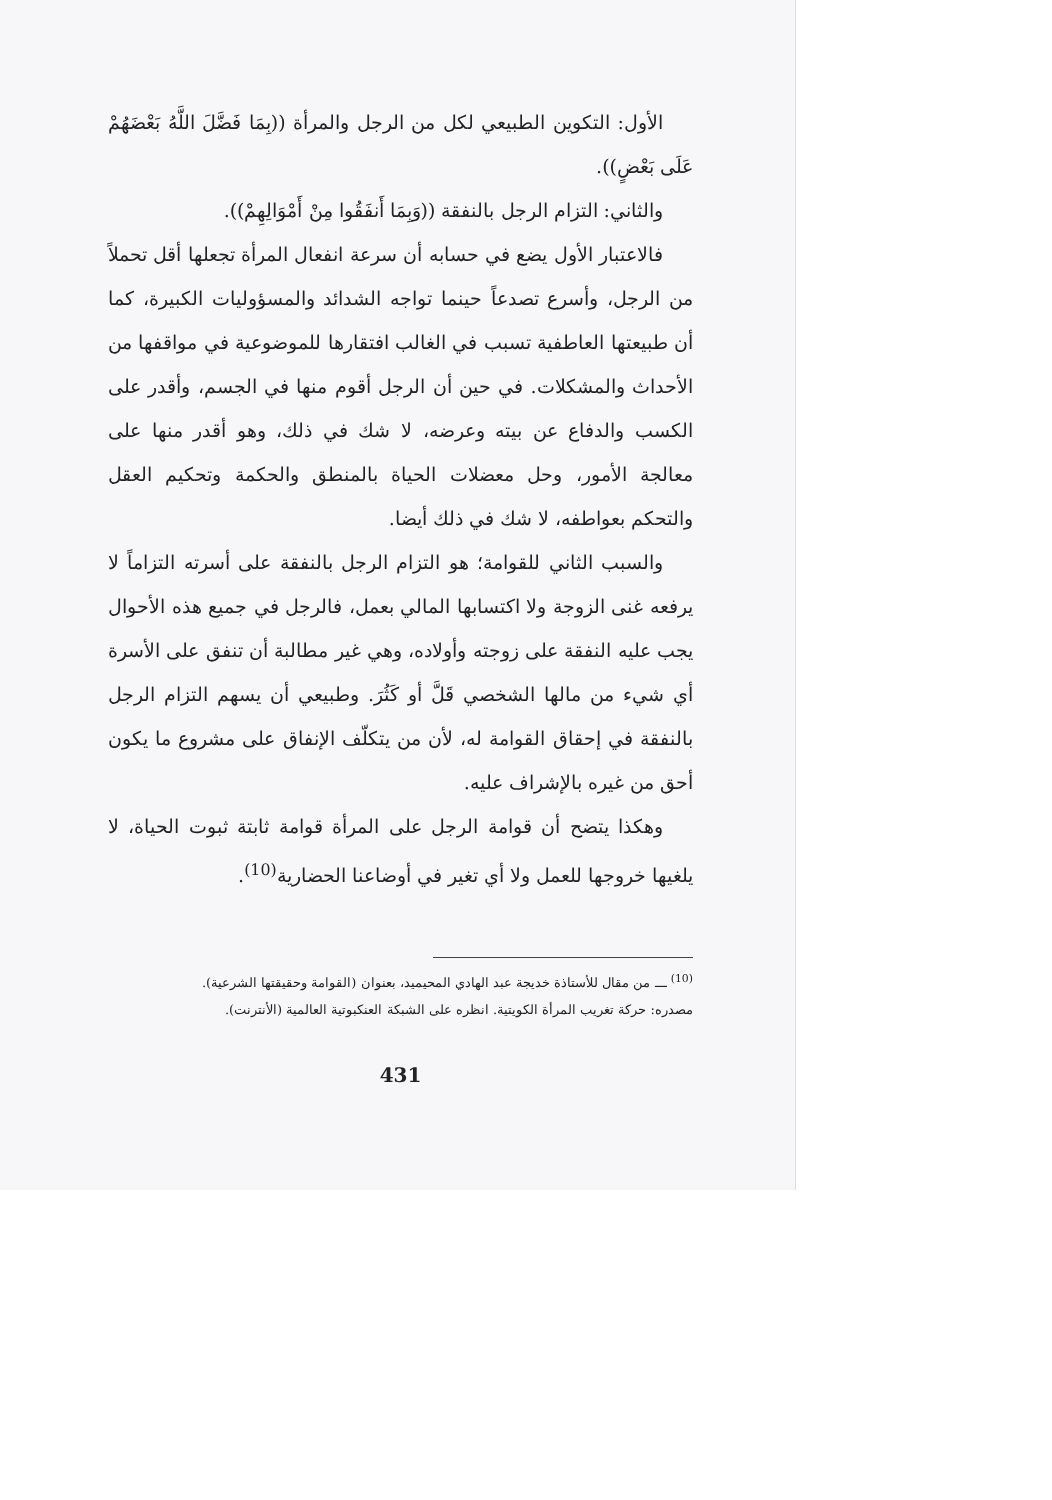الأول: التكوين الطبيعي لكل من الرجل والمرأة ((بِمَا فَضَّلَ اللَّهُ بَعْضَهُمْ عَلَى بَعْضٍ)).
والثاني: التزام الرجل بالنفقة ((وَبِمَا أَنفَقُوا مِنْ أَمْوَالِهِمْ)).
فالاعتبار الأول يضع في حسابه أن سرعة انفعال المرأة تجعلها أقل تحملاً من الرجل، وأسرع تصدعاً حينما تواجه الشدائد والمسؤوليات الكبيرة، كما أن طبيعتها العاطفية تسبب في الغالب افتقارها للموضوعية في مواقفها من الأحداث والمشكلات. في حين أن الرجل أقوم منها في الجسم، وأقدر على الكسب والدفاع عن بيته وعرضه، لا شك في ذلك، وهو أقدر منها على معالجة الأمور، وحل معضلات الحياة بالمنطق والحكمة وتحكيم العقل والتحكم بعواطفه، لا شك في ذلك أيضا.
والسبب الثاني للقوامة؛ هو التزام الرجل بالنفقة على أسرته التزاماً لا يرفعه غنى الزوجة ولا اكتسابها المالي بعمل، فالرجل في جميع هذه الأحوال يجب عليه النفقة على زوجته وأولاده، وهي غير مطالبة أن تنفق على الأسرة أي شيء من مالها الشخصي قَلَّ أو كَثُرَ. وطبيعي أن يسهم التزام الرجل بالنفقة في إحقاق القوامة له، لأن من يتكلّف الإنفاق على مشروع ما يكون أحق من غيره بالإشراف عليه.
وهكذا يتضح أن قوامة الرجل على المرأة قوامة ثابتة ثبوت الحياة، لا يلغيها خروجها للعمل ولا أي تغير في أوضاعنا الحضارية<sup>(10)</sup>.
<sup>(10)</sup> ـــ من مقال للأستاذة خديجة عبد الهادي المحيميد، بعنوان (القوامة وحقيقتها الشرعية).
مصدره: حركة تغريب المرأة الكويتية. انظره على الشبكة العنكبوتية العالمية (الأنترنت).
431